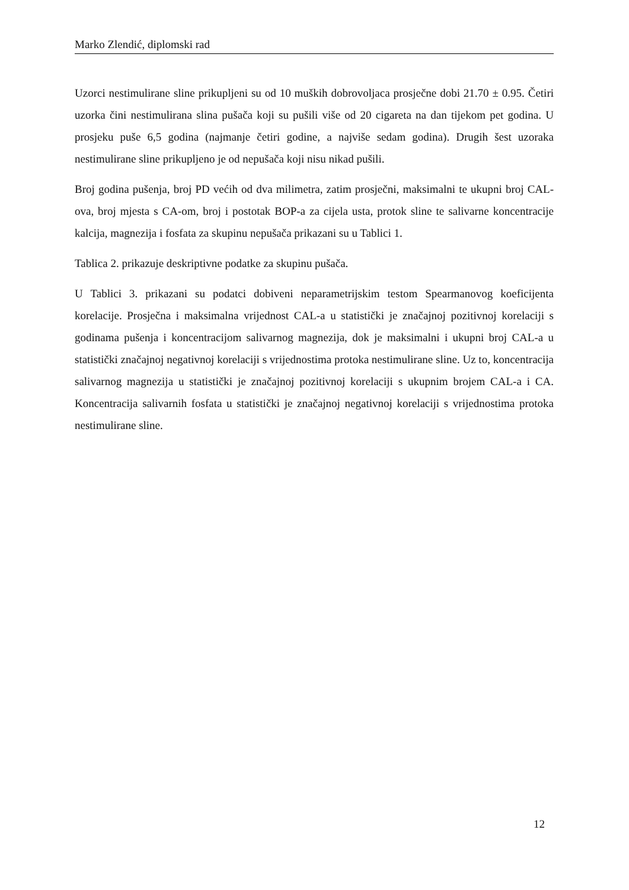Marko Zlendić, diplomski rad
Uzorci nestimulirane sline prikupljeni su od 10 muških dobrovoljaca prosječne dobi 21.70 ± 0.95. Četiri uzorka čini nestimulirana slina pušača koji su pušili više od 20 cigareta na dan tijekom pet godina. U prosjeku puše 6,5 godina (najmanje četiri godine, a najviše sedam godina). Drugih šest uzoraka nestimulirane sline prikupljeno je od nepušača koji nisu nikad pušili.
Broj godina pušenja, broj PD većih od dva milimetra, zatim prosječni, maksimalni te ukupni broj CAL-ova, broj mjesta s CA-om, broj i postotak BOP-a za cijela usta, protok sline te salivarne koncentracije kalcija, magnezija i fosfata za skupinu nepušača prikazani su u Tablici 1.
Tablica 2. prikazuje deskriptivne podatke za skupinu pušača.
U Tablici 3. prikazani su podatci dobiveni neparametrijskim testom Spearmanovog koeficijenta korelacije. Prosječna i maksimalna vrijednost CAL-a u statistički je značajnoj pozitivnoj korelaciji s godinama pušenja i koncentracijom salivarnog magnezija, dok je maksimalni i ukupni broj CAL-a u statistički značajnoj negativnoj korelaciji s vrijednostima protoka nestimulirane sline. Uz to, koncentracija salivarnog magnezija u statistički je značajnoj pozitivnoj korelaciji s ukupnim brojem CAL-a i CA. Koncentracija salivarnih fosfata u statistički je značajnoj negativnoj korelaciji s vrijednostima protoka nestimulirane sline.
12